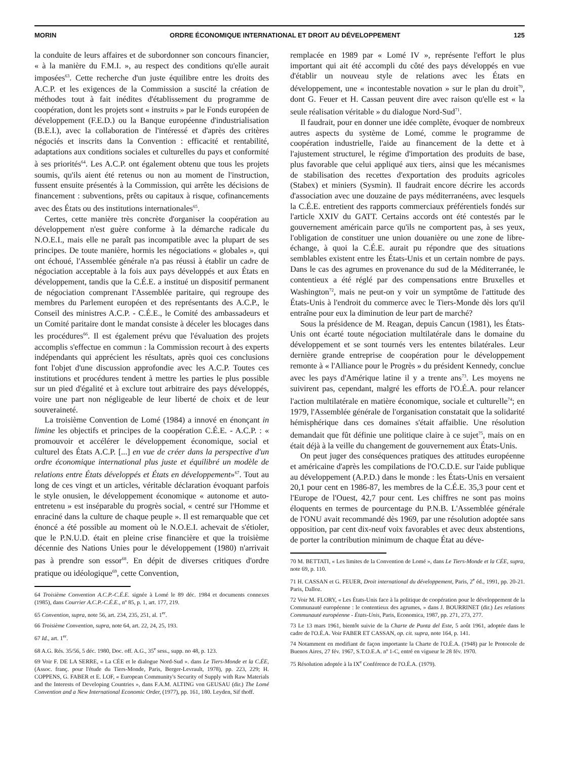MORIN ORDRE ÉCONOMIQUE INTERNATIONAL ET DROIT AU DÉVELOPPEMENT 125
la conduite de leurs affaires et de subordonner son concours financier, « à la manière du F.M.I. », au respect des conditions qu'elle aurait imposées<sup>63</sup>. Cette recherche d'un juste équilibre entre les droits des A.C.P. et les exigences de la Commission a suscité la création de méthodes tout à fait inédites d'établissement du programme de coopération, dont les projets sont « instruits » par le Fonds européen de développement (F.E.D.) ou la Banque européenne d'industrialisation (B.E.I.), avec la collaboration de l'intéressé et d'après des critères négociés et inscrits dans la Convention : efficacité et rentabilité, adaptations aux conditions sociales et culturelles du pays et conformité à ses priorités<sup>64</sup>. Les A.C.P. ont également obtenu que tous les projets soumis, qu'ils aient été retenus ou non au moment de l'instruction, fussent ensuite présentés à la Commission, qui arrête les décisions de financement : subventions, prêts ou capitaux à risque, cofinancements avec des États ou des institutions internationales<sup>65</sup>.
Certes, cette manière très concrète d'organiser la coopération au développement n'est guère conforme à la démarche radicale du N.O.E.I., mais elle ne paraît pas incompatible avec la plupart de ses principes. De toute manière, hormis les négociations « globales », qui ont échoué, l'Assemblée générale n'a pas réussi à établir un cadre de négociation acceptable à la fois aux pays développés et aux États en développement, tandis que la C.É.E. a institué un dispositif permanent de négociation comprenant l'Assemblée paritaire, qui regroupe des membres du Parlement européen et des représentants des A.C.P., le Conseil des ministres A.C.P. - C.É.E., le Comité des ambassadeurs et un Comité paritaire dont le mandat consiste à déceler les blocages dans les procédures<sup>66</sup>. Il est également prévu que l'évaluation des projets accomplis s'effectue en commun : la Commission recourt à des experts indépendants qui apprécient les résultats, après quoi ces conclusions font l'objet d'une discussion approfondie avec les A.C.P. Toutes ces institutions et procédures tendent à mettre les parties le plus possible sur un pied d'égalité et à exclure tout arbitraire des pays développés, voire une part non négligeable de leur liberté de choix et de leur souveraineté.
La troisième Convention de Lomé (1984) a innové en énonçant in limine les objectifs et principes de la coopération C.É.E. - A.C.P. : « promouvoir et accélérer le développement économique, social et culturel des États A.C.P. [...] en vue de créer dans la perspective d'un ordre économique international plus juste et équilibré un modèle de relations entre États développés et États en développement»<sup>67</sup>. Tout au long de ces vingt et un articles, véritable déclaration évoquant parfois le style onusien, le développement économique « autonome et auto-entretenu » est inséparable du progrès social, « centré sur l'Homme et enraciné dans la culture de chaque peuple ». Il est remarquable que cet énoncé a été possible au moment où le N.O.E.I. achevait de s'étioler, que le P.N.U.D. était en pleine crise financière et que la troisième décennie des Nations Unies pour le développement (1980) n'arrivait pas à prendre son essor<sup>68</sup>. En dépit de diverses critiques d'ordre pratique ou idéologique<sup>69</sup>, cette Convention,
64 Troisième Convention A.C.P.-C.É.E. signée à Lomé le 89 déc. 1984 et documents connexes (1985), dans Courrier A.C.P.-C.É.E., nº 85, p. 1, art. 177, 219.
65 Convention, supra, note 56, art. 234, 235, 251, al. 1<sup>er</sup>.
66 Troisième Convention, supra, note 64, art. 22, 24, 25, 193.
67 Id., art. 1<sup>er</sup>.
68 A.G. Rés. 35/56, 5 déc. 1980, Doc. off. A.G., 35<sup>e</sup> sess., supp. no 48, p. 123.
69 Voir F. DE LA SERRE, « La CÉE et le dialogue Nord-Sud ». dans Le Tiers-Monde et la C.ÉE, (Assoc. franç. pour l'étude du Tiers-Monde, Paris, Berger-Levrault, 1978), pp. 223, 229; H. COPPENS, G. FABER et E. LOF, « European Community's Security of Supply with Raw Materials and the Interests of Developing Countries », dans F.A.M. ALTING von GEUSAU (dir.) The Lomé Convention and a New International Economic Order, (1977), pp. 161, 180. Leyden, Sif thoff.
remplacée en 1989 par « Lomé IV », représente l'effort le plus important qui ait été accompli du côté des pays développés en vue d'établir un nouveau style de relations avec les États en développement, une « incontestable novation » sur le plan du droit<sup>70</sup>, dont G. Feuer et H. Cassan peuvent dire avec raison qu'elle est « la seule réalisation véritable » du dialogue Nord-Sud<sup>71</sup>.
Il faudrait, pour en donner une idée complète, évoquer de nombreux autres aspects du système de Lomé, comme le programme de coopération industrielle, l'aide au financement de la dette et à l'ajustement structurel, le régime d'importation des produits de base, plus favorable que celui appliqué aux tiers, ainsi que les mécanismes de stabilisation des recettes d'exportation des produits agricoles (Stabex) et miniers (Sysmin). Il faudrait encore décrire les accords d'association avec une douzaine de pays méditerranéens, avec lesquels la C.É.E. entretient des rapports commerciaux préférentiels fondés sur l'article XXIV du GATT. Certains accords ont été contestés par le gouvernement américain parce qu'ils ne comportent pas, à ses yeux, l'obligation de constituer une union douanière ou une zone de libre-échange, à quoi la C.É.E. aurait pu répondre que des situations semblables existent entre les États-Unis et un certain nombre de pays. Dans le cas des agrumes en provenance du sud de la Méditerranée, le contentieux a été réglé par des compensations entre Bruxelles et Washington<sup>72</sup>, mais ne peut-on y voir un symptôme de l'attitude des États-Unis à l'endroit du commerce avec le Tiers-Monde dès lors qu'il entraîne pour eux la diminution de leur part de marché?
Sous la présidence de M. Reagan, depuis Cancun (1981), les États-Unis ont écarté toute négociation multilatérale dans le domaine du développement et se sont tournés vers les ententes bilatérales. Leur dernière grande entreprise de coopération pour le développement remonte à « l'Alliance pour le Progrès » du président Kennedy, conclue avec les pays d'Amérique latine il y a trente ans<sup>73</sup>. Les moyens ne suivirent pas, cependant, malgré les efforts de l'O.É.A. pour relancer l'action multilatérale en matière économique, sociale et culturelle<sup>74</sup>; en 1979, l'Assemblée générale de l'organisation constatait que la solidarité hémisphérique dans ces domaines s'était affaiblie. Une résolution demandait que fût définie une politique claire à ce sujet<sup>75</sup>, mais on en était déjà à la veille du changement de gouvernement aux États-Unis.
On peut juger des conséquences pratiques des attitudes européenne et américaine d'après les compilations de l'O.C.D.E. sur l'aide publique au développement (A.P.D.) dans le monde : les États-Unis en versaient 20,1 pour cent en 1986-87, les membres de la C.É.E. 35,3 pour cent et l'Europe de l'Ouest, 42,7 pour cent. Les chiffres ne sont pas moins éloquents en termes de pourcentage du P.N.B. L'Assemblée générale de l'ONU avait recommandé dès 1969, par une résolution adoptée sans opposition, par cent dix-neuf voix favorables et avec deux abstentions, de porter la contribution minimum de chaque État au déve-
70 M. BETTATI, « Les limites de la Convention de Lomé », dans Le Tiers-Monde et la CÉE, supra, note 69, p. 110.
71 H. CASSAN et G. FEUER, Droit international du développement, Paris, 2<sup>e</sup> éd., 1991, pp. 20-21. Paris, Dalloz.
72 Voir M. FLORY, « Les États-Unis face à la politique de coopération pour le développement de la Communauté européenne : le contentieux des agrumes, » dans J. BOURRINET (dir.) Les relations Communauté européenne - États-Unis, Paris, Economica, 1987, pp. 271, 273, 277.
73 Le 13 mars 1961, bientôt suivie de la Charte de Punta del Este, 5 août 1961, adoptée dans le cadre de l'O.É.A. Voir FABER ET CASSAN, op. cit. supra, note 164, p. 141.
74 Notamment en modifiant de façon importante la Charte de l'O.É.A. (1948) par le Protocole de Buenos Aires, 27 fév. 1967, S.T.O.E.A. nº 1-C, entré en vigueur le 28 fév. 1970.
75 Résolution adoptée à la IX<sup>e</sup> Conférence de l'O.É.A. (1979).